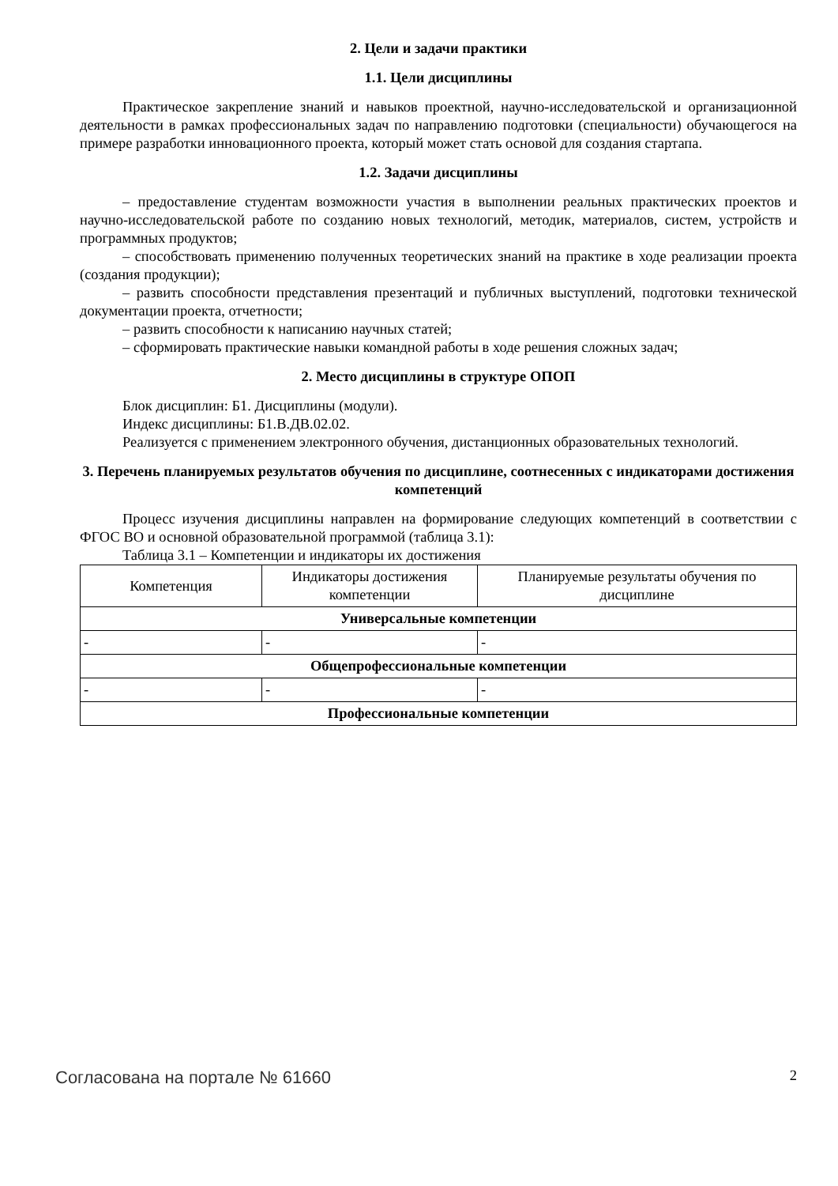2. Цели и задачи практики
1.1. Цели дисциплины
Практическое закрепление знаний и навыков проектной, научно-исследовательской и организационной деятельности в рамках профессиональных задач по направлению подготовки (специальности) обучающегося на примере разработки инновационного проекта, который может стать основой для создания стартапа.
1.2. Задачи дисциплины
– предоставление студентам возможности участия в выполнении реальных практических проектов и научно-исследовательской работе по созданию новых технологий, методик, материалов, систем, устройств и программных продуктов;
– способствовать применению полученных теоретических знаний на практике в ходе реализации проекта (создания продукции);
– развить способности представления презентаций и публичных выступлений, подготовки технической документации проекта, отчетности;
– развить способности к написанию научных статей;
– сформировать практические навыки командной работы в ходе решения сложных задач;
2. Место дисциплины в структуре ОПОП
Блок дисциплин: Б1. Дисциплины (модули).
Индекс дисциплины: Б1.В.ДВ.02.02.
Реализуется с применением электронного обучения, дистанционных образовательных технологий.
3. Перечень планируемых результатов обучения по дисциплине, соотнесенных с индикаторами достижения компетенций
Процесс изучения дисциплины направлен на формирование следующих компетенций в соответствии с ФГОС ВО и основной образовательной программой (таблица 3.1):
Таблица 3.1 – Компетенции и индикаторы их достижения
| Компетенция | Индикаторы достижения компетенции | Планируемые результаты обучения по дисциплине |
| --- | --- | --- |
| Универсальные компетенции | | |
| - | - | - |
| Общепрофессиональные компетенции | | |
| - | - | - |
| Профессиональные компетенции | | |
Согласована на портале № 61660 2